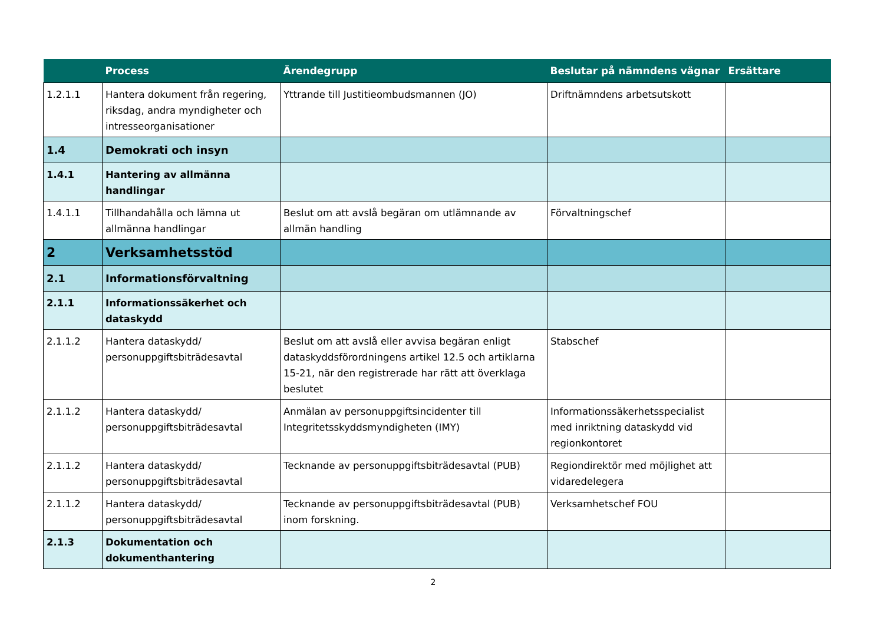| | Process | Ärendegrupp | Beslutar på nämndens vägnar | Ersättare |
| --- | --- | --- | --- | --- |
| 1.2.1.1 | Hantera dokument från regering, riksdag, andra myndigheter och intresseorganisationer | Yttrande till Justitieombudsmannen (JO) | Driftnämndens arbetsutskott | |
| 1.4 | Demokrati och insyn | | | |
| 1.4.1 | Hantering av allmänna handlingar | | | |
| 1.4.1.1 | Tillhandahålla och lämna ut allmänna handlingar | Beslut om att avslå begäran om utlämnande av allmän handling | Förvaltningschef | |
| 2 | Verksamhetsstöd | | | |
| 2.1 | Informationsförvaltning | | | |
| 2.1.1 | Informationssäkerhet och dataskydd | | | |
| 2.1.1.2 | Hantera dataskydd/ personuppgiftsbiträdesavtal | Beslut om att avslå eller avvisa begäran enligt dataskyddsförordningens artikel 12.5 och artiklarna 15-21, när den registrerade har rätt att överklaga beslutet | Stabschef | |
| 2.1.1.2 | Hantera dataskydd/ personuppgiftsbiträdesavtal | Anmälan av personuppgiftsincidenter till Integritetsskyddsmyndigheten (IMY) | Informationssäkerhetsspecialist med inriktning dataskydd vid regionkontoret | |
| 2.1.1.2 | Hantera dataskydd/ personuppgiftsbiträdesavtal | Tecknande av personuppgiftsbiträdesavtal (PUB) | Regiondirektör med möjlighet att vidaredelegera | |
| 2.1.1.2 | Hantera dataskydd/ personuppgiftsbiträdesavtal | Tecknande av personuppgiftsbiträdesavtal (PUB) inom forskning. | Verksamhetschef FOU | |
| 2.1.3 | Dokumentation och dokumenthantering | | | |
2